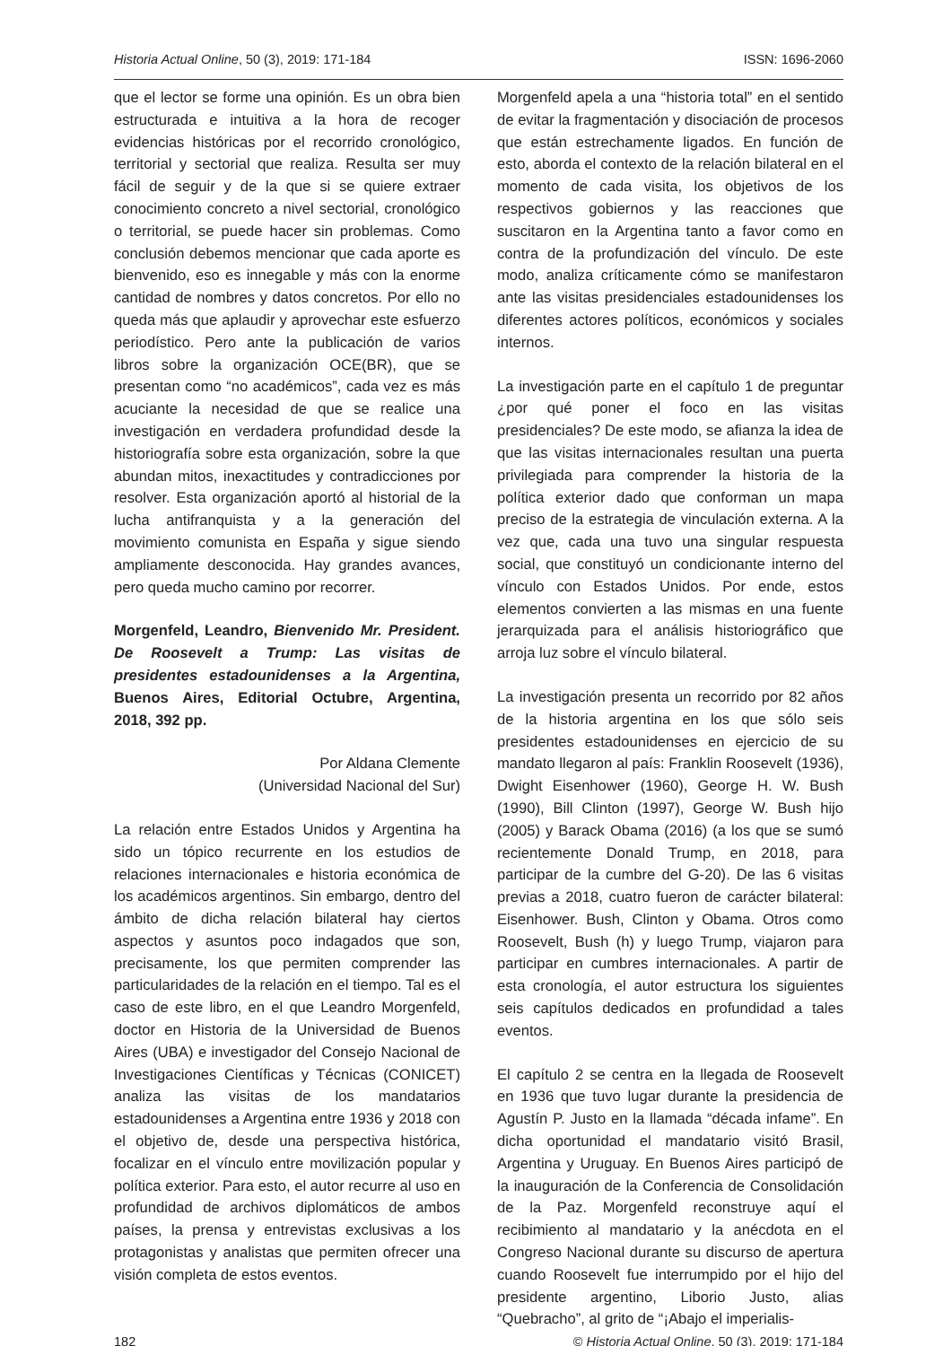Historia Actual Online, 50 (3), 2019: 171-184 ISSN: 1696-2060
que el lector se forme una opinión. Es un obra bien estructurada e intuitiva a la hora de recoger evidencias históricas por el recorrido cronológico, territorial y sectorial que realiza. Resulta ser muy fácil de seguir y de la que si se quiere extraer conocimiento concreto a nivel sectorial, cronológico o territorial, se puede hacer sin problemas. Como conclusión debemos mencionar que cada aporte es bienvenido, eso es innegable y más con la enorme cantidad de nombres y datos concretos. Por ello no queda más que aplaudir y aprovechar este esfuerzo periodístico. Pero ante la publicación de varios libros sobre la organización OCE(BR), que se presentan como “no académicos”, cada vez es más acuciante la necesidad de que se realice una investigación en verdadera profundidad desde la historiografía sobre esta organización, sobre la que abundan mitos, inexactitudes y contradicciones por resolver. Esta organización aportó al historial de la lucha antifranquista y a la generación del movimiento comunista en España y sigue siendo ampliamente desconocida. Hay grandes avances, pero queda mucho camino por recorrer.
Morgenfeld, Leandro, Bienvenido Mr. President. De Roosevelt a Trump: Las visitas de presidentes estadounidenses a la Argentina, Buenos Aires, Editorial Octubre, Argentina, 2018, 392 pp.
Por Aldana Clemente
(Universidad Nacional del Sur)
La relación entre Estados Unidos y Argentina ha sido un tópico recurrente en los estudios de relaciones internacionales e historia económica de los académicos argentinos. Sin embargo, dentro del ámbito de dicha relación bilateral hay ciertos aspectos y asuntos poco indagados que son, precisamente, los que permiten comprender las particularidades de la relación en el tiempo. Tal es el caso de este libro, en el que Leandro Morgenfeld, doctor en Historia de la Universidad de Buenos Aires (UBA) e investigador del Consejo Nacional de Investigaciones Científicas y Técnicas (CONICET) analiza las visitas de los mandatarios estadounidenses a Argentina entre 1936 y 2018 con el objetivo de, desde una perspectiva histórica, focalizar en el vínculo entre movilización popular y política exterior. Para esto, el autor recurre al uso en profundidad de archivos diplomáticos de ambos países, la prensa y entrevistas exclusivas a los protagonistas y analistas que permiten ofrecer una visión completa de estos eventos.
Morgenfeld apela a una “historia total” en el sentido de evitar la fragmentación y disociación de procesos que están estrechamente ligados. En función de esto, aborda el contexto de la relación bilateral en el momento de cada visita, los objetivos de los respectivos gobiernos y las reacciones que suscitaron en la Argentina tanto a favor como en contra de la profundización del vínculo. De este modo, analiza críticamente cómo se manifestaron ante las visitas presidenciales estadounidenses los diferentes actores políticos, económicos y sociales internos.
La investigación parte en el capítulo 1 de preguntar ¿por qué poner el foco en las visitas presidenciales? De este modo, se afianza la idea de que las visitas internacionales resultan una puerta privilegiada para comprender la historia de la política exterior dado que conforman un mapa preciso de la estrategia de vinculación externa. A la vez que, cada una tuvo una singular respuesta social, que constituyó un condicionante interno del vínculo con Estados Unidos. Por ende, estos elementos convierten a las mismas en una fuente jerarquizada para el análisis historiográfico que arroja luz sobre el vínculo bilateral.
La investigación presenta un recorrido por 82 años de la historia argentina en los que sólo seis presidentes estadounidenses en ejercicio de su mandato llegaron al país: Franklin Roosevelt (1936), Dwight Eisenhower (1960), George H. W. Bush (1990), Bill Clinton (1997), George W. Bush hijo (2005) y Barack Obama (2016) (a los que se sumó recientemente Donald Trump, en 2018, para participar de la cumbre del G-20). De las 6 visitas previas a 2018, cuatro fueron de carácter bilateral: Eisenhower. Bush, Clinton y Obama. Otros como Roosevelt, Bush (h) y luego Trump, viajaron para participar en cumbres internacionales. A partir de esta cronología, el autor estructura los siguientes seis capítulos dedicados en profundidad a tales eventos.
El capítulo 2 se centra en la llegada de Roosevelt en 1936 que tuvo lugar durante la presidencia de Agustín P. Justo en la llamada “década infame”. En dicha oportunidad el mandatario visitó Brasil, Argentina y Uruguay. En Buenos Aires participó de la inauguración de la Conferencia de Consolidación de la Paz. Morgenfeld reconstruye aquí el recibimiento al mandatario y la anécdota en el Congreso Nacional durante su discurso de apertura cuando Roosevelt fue interrumpido por el hijo del presidente argentino, Liborio Justo, alias “Quebracho”, al grito de “¡Abajo el imperialis-
182 © Historia Actual Online, 50 (3), 2019: 171-184